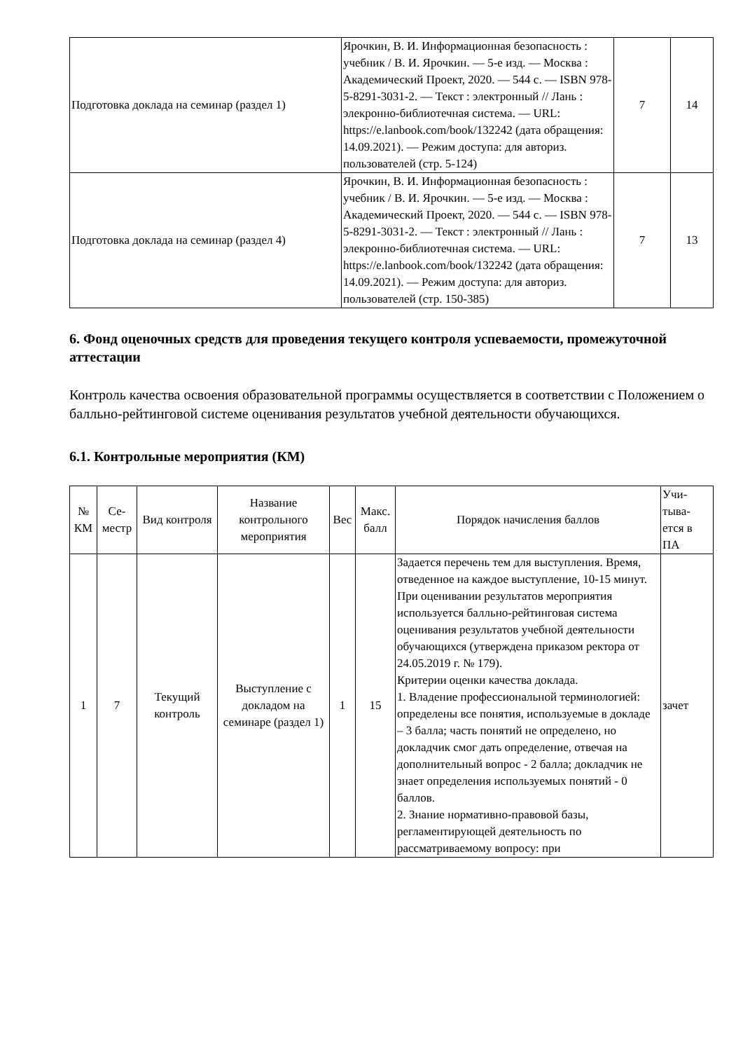| Подготовка доклада на семинар (раздел 1) | Ярочкин, В. И. Информационная безопасность : учебник / В. И. Ярочкин. — 5-е изд. — Москва : Академический Проект, 2020. — 544 с. — ISBN 978-5-8291-3031-2. — Текст : электронный // Лань : элекронно-библиотечная система. — URL: https://e.lanbook.com/book/132242 (дата обращения: 14.09.2021). — Режим доступа: для авториз. пользователей (стр. 5-124) | 7 | 14 |
| Подготовка доклада на семинар (раздел 4) | Ярочкин, В. И. Информационная безопасность : учебник / В. И. Ярочкин. — 5-е изд. — Москва : Академический Проект, 2020. — 544 с. — ISBN 978-5-8291-3031-2. — Текст : электронный // Лань : элекронно-библиотечная система. — URL: https://e.lanbook.com/book/132242 (дата обращения: 14.09.2021). — Режим доступа: для авториз. пользователей (стр. 150-385) | 7 | 13 |
6. Фонд оценочных средств для проведения текущего контроля успеваемости, промежуточной аттестации
Контроль качества освоения образовательной программы осуществляется в соответствии с Положением о балльно-рейтинговой системе оценивания результатов учебной деятельности обучающихся.
6.1. Контрольные мероприятия (КМ)
| № КМ | Се-местр | Вид контроля | Название контрольного мероприятия | Вес | Макс. балл | Порядок начисления баллов | Учи-тыва-ется в ПА |
| --- | --- | --- | --- | --- | --- | --- | --- |
| 1 | 7 | Текущий контроль | Выступление с докладом на семинаре (раздел 1) | 1 | 15 | Задается перечень тем для выступления. Время, отведенное на каждое выступление, 10-15 минут. При оценивании результатов мероприятия используется балльно-рейтинговая система оценивания результатов учебной деятельности обучающихся (утверждена приказом ректора от 24.05.2019 г. № 179). Критерии оценки качества доклада. 1. Владение профессиональной терминологией: определены все понятия, используемые в докладе – 3 балла; часть понятий не определено, но докладчик смог дать определение, отвечая на дополнительный вопрос - 2 балла; докладчик не знает определения используемых понятий - 0 баллов. 2. Знание нормативно-правовой базы, регламентирующей деятельность по рассматриваемому вопросу: при | зачет |